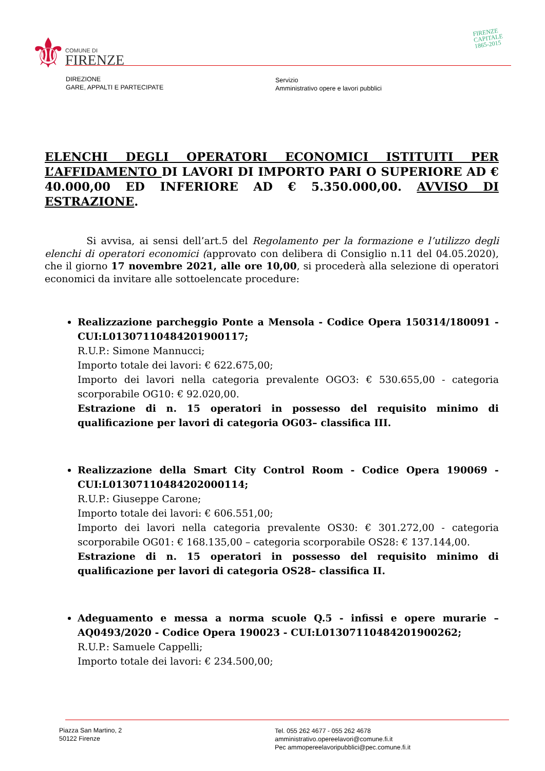⚜ COMUNE DI
FIRENZE
FIRENZE
CAPITALE
1865-2015
DIREZIONE
GARE, APPALTI E PARTECIPATE
Servizio
Amministrativo opere e lavori pubblici
ELENCHI DEGLI OPERATORI ECONOMICI ISTITUITI PER L’AFFIDAMENTO DI LAVORI DI IMPORTO PARI O SUPERIORE AD € 40.000,00 ED INFERIORE AD € 5.350.000,00. AVVISO DI ESTRAZIONE.
Si avvisa, ai sensi dell’art.5 del Regolamento per la formazione e l’utilizzo degli elenchi di operatori economici (approvato con delibera di Consiglio n.11 del 04.05.2020), che il giorno 17 novembre 2021, alle ore 10,00, si procederà alla selezione di operatori economici da invitare alle sottoelencate procedure:
Realizzazione parcheggio Ponte a Mensola - Codice Opera 150314/180091 - CUI:L01307110484201900117;
R.U.P.: Simone Mannucci;
Importo totale dei lavori: € 622.675,00;
Importo dei lavori nella categoria prevalente OGO3: € 530.655,00 - categoria scorporabile OG10: € 92.020,00.
Estrazione di n. 15 operatori in possesso del requisito minimo di qualificazione per lavori di categoria OG03– classifica III.
Realizzazione della Smart City Control Room - Codice Opera 190069 - CUI:L01307110484202000114;
R.U.P.: Giuseppe Carone;
Importo totale dei lavori: € 606.551,00;
Importo dei lavori nella categoria prevalente OS30: € 301.272,00 - categoria scorporabile OG01: € 168.135,00 – categoria scorporabile OS28: € 137.144,00.
Estrazione di n. 15 operatori in possesso del requisito minimo di qualificazione per lavori di categoria OS28– classifica II.
Adeguamento e messa a norma scuole Q.5 - infissi e opere murarie – AQ0493/2020 - Codice Opera 190023 - CUI:L01307110484201900262;
R.U.P.: Samuele Cappelli;
Importo totale dei lavori: € 234.500,00;
Piazza San Martino, 2
50122 Firenze
Tel. 055 262 4677 - 055 262 4678
amministrativo.opereelavori@comune.fi.it
Pec ammopereelavoripubblici@pec.comune.fi.it